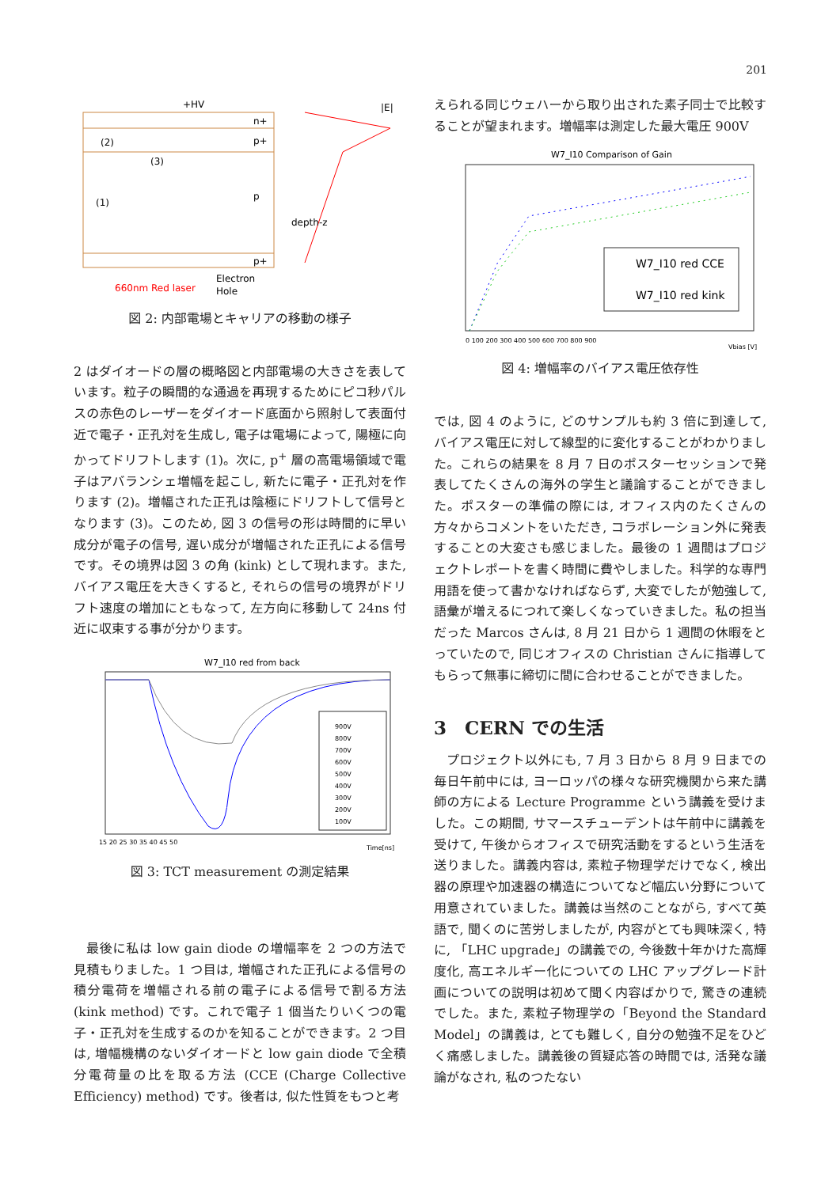201
+HV
n+
p+
p
p+
(2)
(3)
(1)
|E|
depth-z
660nm Red laser
Electron
Hole
図 2: 内部電場とキャリアの移動の様子
2 はダイオードの層の概略図と内部電場の大きさを表しています。粒子の瞬間的な通過を再現するためにピコ秒パルスの赤色のレーザーをダイオード底面から照射して表面付近で電子・正孔対を生成し, 電子は電場によって, 陽極に向かってドリフトします (1)。次に, p<sup>+</sup> 層の高電場領域で電子はアバランシェ増幅を起こし, 新たに電子・正孔対を作ります (2)。増幅された正孔は陰極にドリフトして信号となります (3)。このため, 図 3 の信号の形は時間的に早い成分が電子の信号, 遅い成分が増幅された正孔による信号です。その境界は図 3 の角 (kink) として現れます。また, バイアス電圧を大きくすると, それらの信号の境界がドリフト速度の増加にともなって, 左方向に移動して 24ns 付近に収束する事が分かります。
W7_I10 red from back
900V
800V
700V
600V
500V
400V
300V
200V
100V
15 20 25 30 35 40 45 50
Time[ns]
図 3: TCT measurement の測定結果
最後に私は low gain diode の増幅率を 2 つの方法で見積もりました。1 つ目は, 増幅された正孔による信号の積分電荷を増幅される前の電子による信号で割る方法 (kink method) です。これで電子 1 個当たりいくつの電子・正孔対を生成するのかを知ることができます。2 つ目は, 増幅機構のないダイオードと low gain diode で全積分電荷量の比を取る方法 (CCE (Charge Collective Efficiency) method) です。後者は, 似た性質をもつと考
えられる同じウェハーから取り出された素子同士で比較することが望まれます。増幅率は測定した最大電圧 900V
W7_I10 Comparison of Gain
W7_I10 red CCE
W7_I10 red kink
0 100 200 300 400 500 600 700 800 900
Vbias [V]
図 4: 増幅率のバイアス電圧依存性
では, 図 4 のように, どのサンプルも約 3 倍に到達して, バイアス電圧に対して線型的に変化することがわかりました。これらの結果を 8 月 7 日のポスターセッションで発表してたくさんの海外の学生と議論することができました。ポスターの準備の際には, オフィス内のたくさんの方々からコメントをいただき, コラボレーション外に発表することの大変さも感じました。最後の 1 週間はプロジェクトレポートを書く時間に費やしました。科学的な専門用語を使って書かなければならず, 大変でしたが勉強して, 語彙が増えるにつれて楽しくなっていきました。私の担当だった Marcos さんは, 8 月 21 日から 1 週間の休暇をとっていたので, 同じオフィスの Christian さんに指導してもらって無事に締切に間に合わせることができました。
3　CERN での生活
プロジェクト以外にも, 7 月 3 日から 8 月 9 日までの毎日午前中には, ヨーロッパの様々な研究機関から来た講師の方による Lecture Programme という講義を受けました。この期間, サマースチューデントは午前中に講義を受けて, 午後からオフィスで研究活動をするという生活を送りました。講義内容は, 素粒子物理学だけでなく, 検出器の原理や加速器の構造についてなど幅広い分野について用意されていました。講義は当然のことながら, すべて英語で, 聞くのに苦労しましたが, 内容がとても興味深く, 特に, 「LHC upgrade」の講義での, 今後数十年かけた高輝度化, 高エネルギー化についての LHC アップグレード計画についての説明は初めて聞く内容ばかりで, 驚きの連続でした。また, 素粒子物理学の「Beyond the Standard Model」の講義は, とても難しく, 自分の勉強不足をひどく痛感しました。講義後の質疑応答の時間では, 活発な議論がなされ, 私のつたない